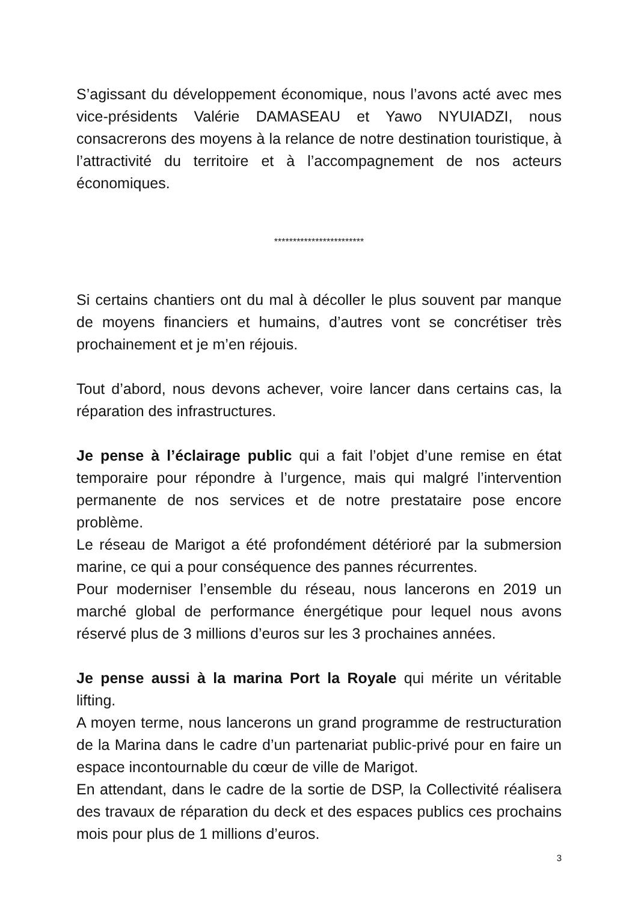S’agissant du développement économique, nous l’avons acté avec mes vice-présidents Valérie DAMASEAU et Yawo NYUIADZI, nous consacrerons des moyens à la relance de notre destination touristique, à l’attractivité du territoire et à l’accompagnement de nos acteurs économiques.
************************
Si certains chantiers ont du mal à décoller le plus souvent par manque de moyens financiers et humains, d’autres vont se concrétiser très prochainement et je m’en réjouis.
Tout d’abord, nous devons achever, voire lancer dans certains cas, la réparation des infrastructures.
Je pense à l’éclairage public qui a fait l’objet d’une remise en état temporaire pour répondre à l’urgence, mais qui malgré l’intervention permanente de nos services et de notre prestataire pose encore problème.
Le réseau de Marigot a été profondément détérioré par la submersion marine, ce qui a pour conséquence des pannes récurrentes.
Pour moderniser l’ensemble du réseau, nous lancerons en 2019 un marché global de performance énergétique pour lequel nous avons réservé plus de 3 millions d’euros sur les 3 prochaines années.
Je pense aussi à la marina Port la Royale qui mérite un véritable lifting.
A moyen terme, nous lancerons un grand programme de restructuration de la Marina dans le cadre d’un partenariat public-privé pour en faire un espace incontournable du cœur de ville de Marigot.
En attendant, dans le cadre de la sortie de DSP, la Collectivité réalisera des travaux de réparation du deck et des espaces publics ces prochains mois pour plus de 1 millions d’euros.
3